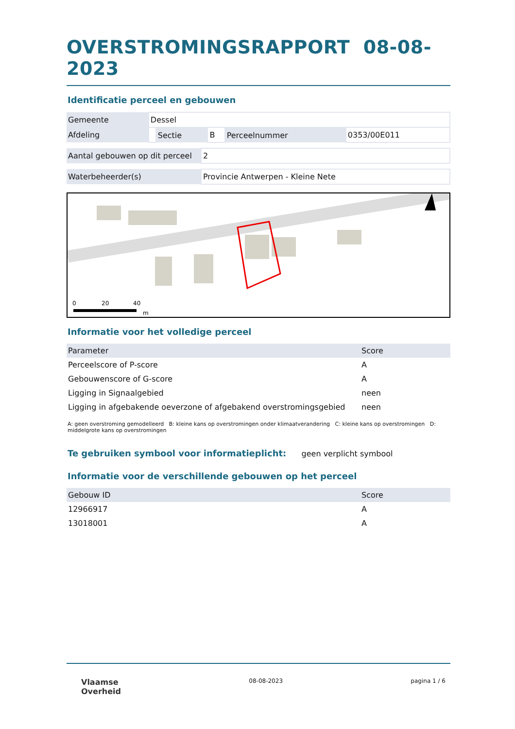OVERSTROMINGSRAPPORT 08-08-2023
Identificatie perceel en gebouwen
| Gemeente | Dessel | | | | |
| Afdeling | | Sectie | B | Perceelnummer | 0353/00E011 |
| Aantal gebouwen op dit perceel | 2 |
| Waterbeheerder(s) | Provincie Antwerpen - Kleine Nete |
0
20
40
m
Informatie voor het volledige perceel
| Parameter | Score |
| --- | --- |
| Perceelscore of P-score | A |
| Gebouwenscore of G-score | A |
| Ligging in Signaalgebied | neen |
| Ligging in afgebakende oeverzone of afgebakend overstromingsgebied | neen |
A: geen overstroming gemodelleerd B: kleine kans op overstromingen onder klimaatverandering C: kleine kans op overstromingen D: middelgrote kans op overstromingen
Te gebruiken symbool voor informatieplicht: geen verplicht symbool
Informatie voor de verschillende gebouwen op het perceel
| Gebouw ID | Score |
| --- | --- |
| 12966917 | A |
| 13018001 | A |
Vlaamse
Overheid
08-08-2023 pagina 1 / 6